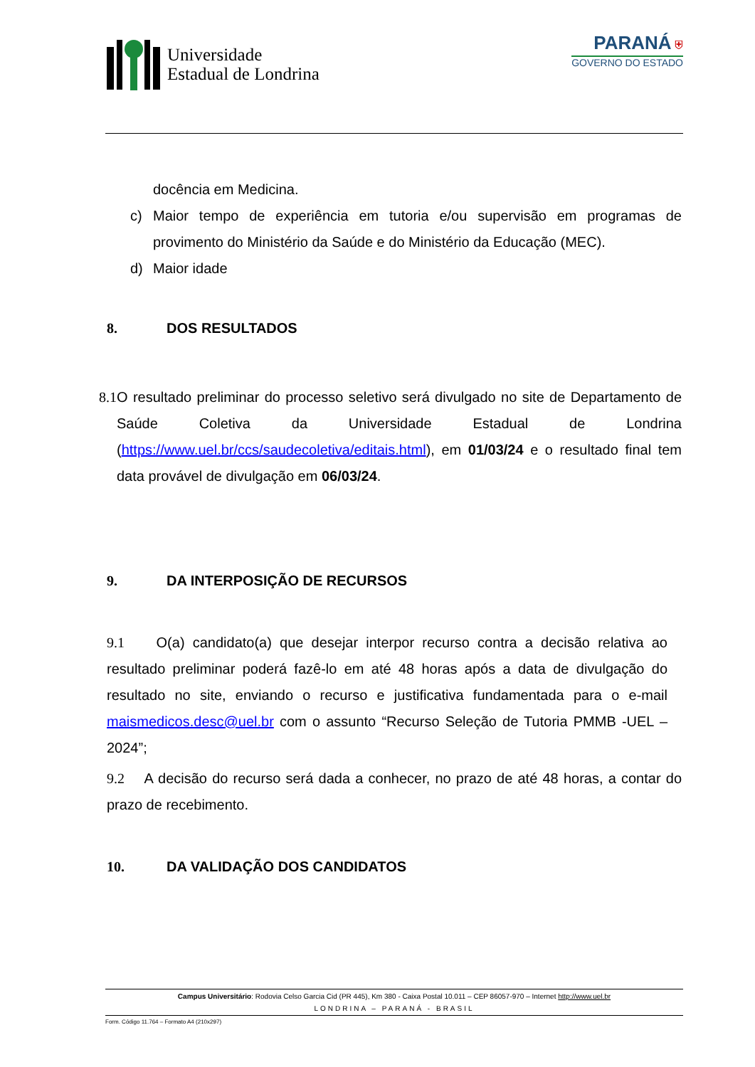Universidade
Estadual de Londrina
PARANÁ ⛨
GOVERNO DO ESTADO
docência em Medicina.
c) Maior tempo de experiência em tutoria e/ou supervisão em programas de provimento do Ministério da Saúde e do Ministério da Educação (MEC).
d) Maior idade
8. DOS RESULTADOS
8.1
O resultado preliminar do processo seletivo será divulgado no site de Departamento de Saúde Coletiva da Universidade Estadual de Londrina (https://www.uel.br/ccs/saudecoletiva/editais.html), em 01/03/24 e o resultado final tem data provável de divulgação em 06/03/24.
9. DA INTERPOSIÇÃO DE RECURSOS
9.1 O(a) candidato(a) que desejar interpor recurso contra a decisão relativa ao resultado preliminar poderá fazê-lo em até 48 horas após a data de divulgação do resultado no site, enviando o recurso e justificativa fundamentada para o e-mail maismedicos.desc@uel.br com o assunto “Recurso Seleção de Tutoria PMMB -UEL – 2024”;
9.2 A decisão do recurso será dada a conhecer, no prazo de até 48 horas, a contar do prazo de recebimento.
10. DA VALIDAÇÃO DOS CANDIDATOS
Campus Universitário: Rodovia Celso Garcia Cid (PR 445), Km 380 - Caixa Postal 10.011 – CEP 86057-970 – Internet http://www.uel.br
LONDRINA – PARANÁ - BRASIL
Form. Código 11.764 – Formato A4 (210x297)